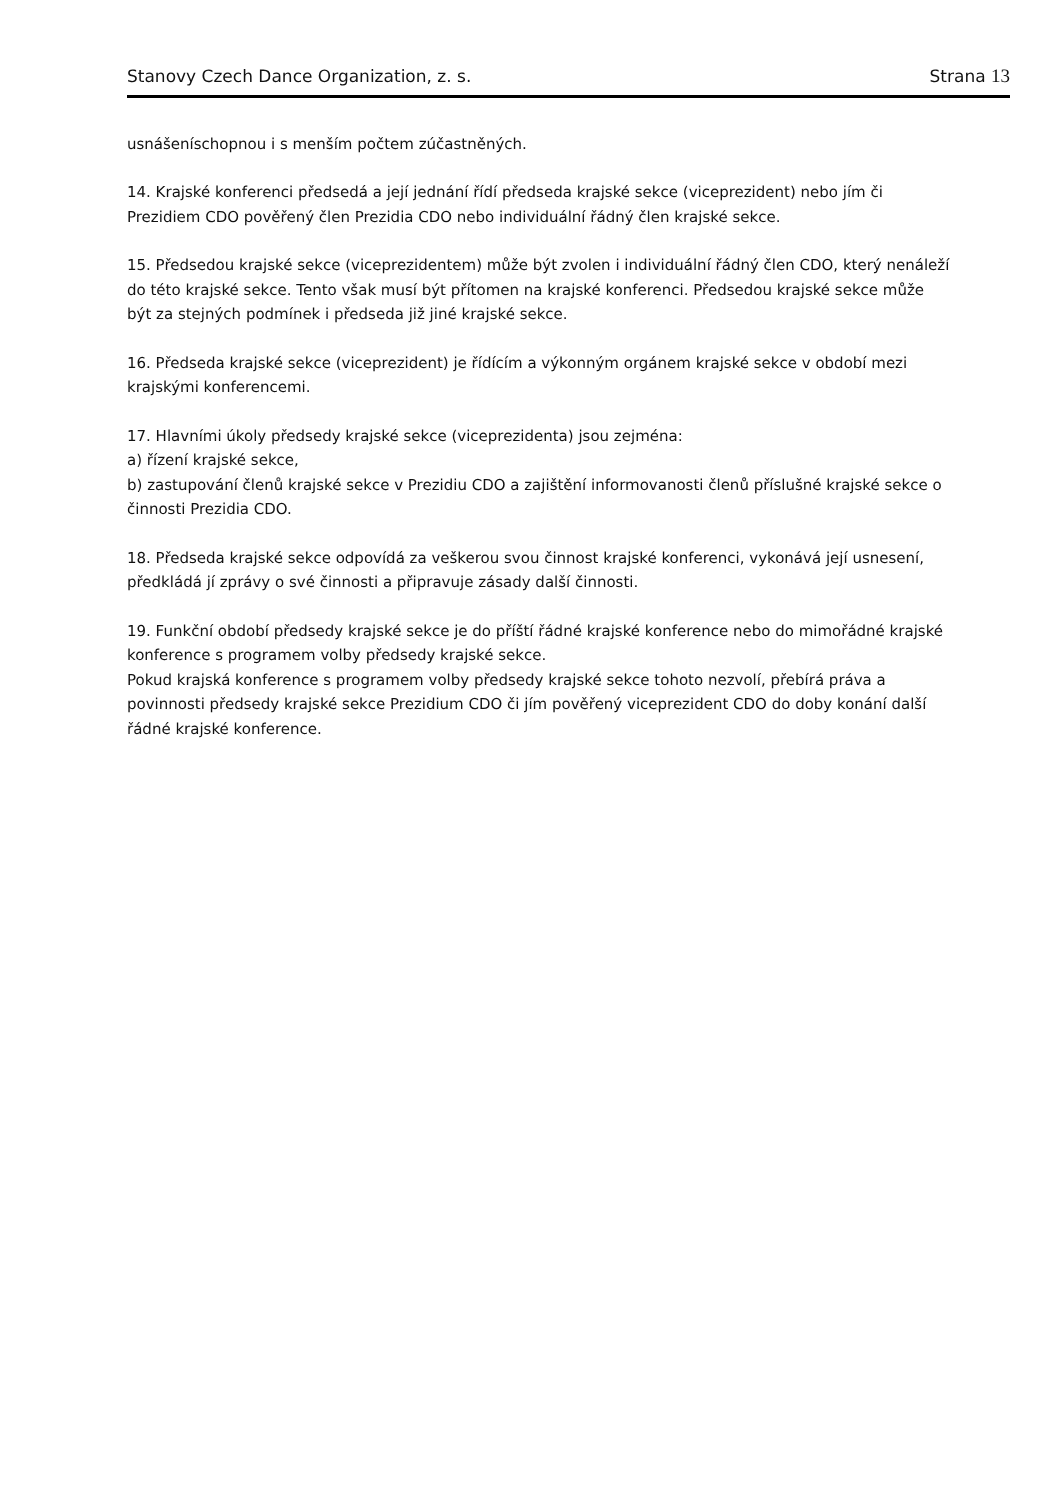Stanovy Czech Dance Organization, z. s. Strana 13
usnášeníschopnou i s menším počtem zúčastněných.
14. Krajské konferenci předsedá a její jednání řídí předseda krajské sekce (viceprezident) nebo jím či Prezidiem CDO pověřený člen Prezidia CDO nebo individuální řádný člen krajské sekce.
15. Předsedou krajské sekce (viceprezidentem) může být zvolen i individuální řádný člen CDO, který nenáleží do této krajské sekce. Tento však musí být přítomen na krajské konferenci. Předsedou krajské sekce může být za stejných podmínek i předseda již jiné krajské sekce.
16. Předseda krajské sekce (viceprezident) je řídícím a výkonným orgánem krajské sekce v období mezi krajskými konferencemi.
17. Hlavními úkoly předsedy krajské sekce (viceprezidenta) jsou zejména:
a) řízení krajské sekce,
b) zastupování členů krajské sekce v Prezidiu CDO a zajištění informovanosti členů příslušné krajské sekce o činnosti Prezidia CDO.
18. Předseda krajské sekce odpovídá za veškerou svou činnost krajské konferenci, vykonává její usnesení, předkládá jí zprávy o své činnosti a připravuje zásady další činnosti.
19. Funkční období předsedy krajské sekce je do příští řádné krajské konference nebo do mimořádné krajské konference s programem volby předsedy krajské sekce.
Pokud krajská konference s programem volby předsedy krajské sekce tohoto nezvolí, přebírá práva a povinnosti předsedy krajské sekce Prezidium CDO či jím pověřený viceprezident CDO do doby konání další řádné krajské konference.